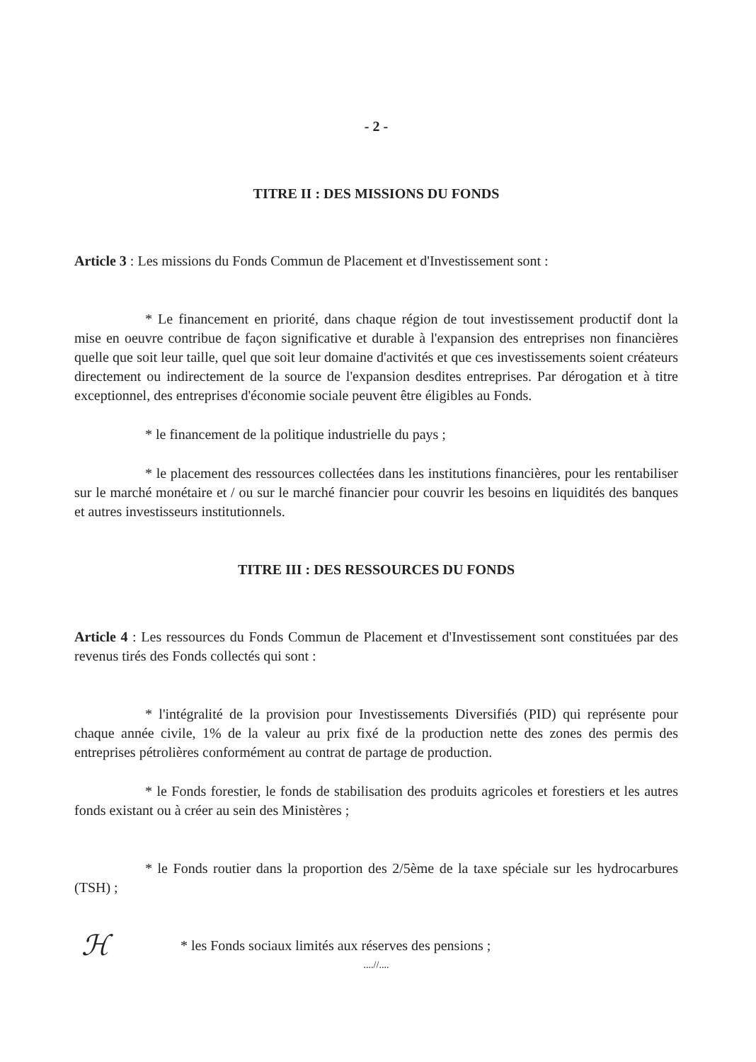- 2 -
TITRE II : DES MISSIONS DU FONDS
Article 3 : Les missions du Fonds Commun de Placement et d'Investissement sont :
* Le financement en priorité, dans chaque région de tout investissement productif dont la mise en oeuvre contribue de façon significative et durable à l'expansion des entreprises non financières quelle que soit leur taille, quel que soit leur domaine d'activités et que ces investissements soient créateurs directement ou indirectement de la source de l'expansion desdites entreprises. Par dérogation et à titre exceptionnel, des entreprises d'économie sociale peuvent être éligibles au Fonds.
* le financement de la politique industrielle du pays ;
* le placement des ressources collectées dans les institutions financières, pour les rentabiliser sur le marché monétaire et / ou sur le marché financier pour couvrir les besoins en liquidités des banques et autres investisseurs institutionnels.
TITRE III : DES RESSOURCES DU FONDS
Article 4 : Les ressources du Fonds Commun de Placement et d'Investissement sont constituées par des revenus tirés des Fonds collectés qui sont :
* l'intégralité de la provision pour Investissements Diversifiés (PID) qui représente pour chaque année civile, 1% de la valeur au prix fixé de la production nette des zones des permis des entreprises pétrolières conformément au contrat de partage de production.
* le Fonds forestier, le fonds de stabilisation des produits agricoles et forestiers et les autres fonds existant ou à créer au sein des Ministères ;
* le Fonds routier dans la proportion des 2/5ème de la taxe spéciale sur les hydrocarbures (TSH) ;
ℋ
* les Fonds sociaux limités aux réserves des pensions ;
....//....